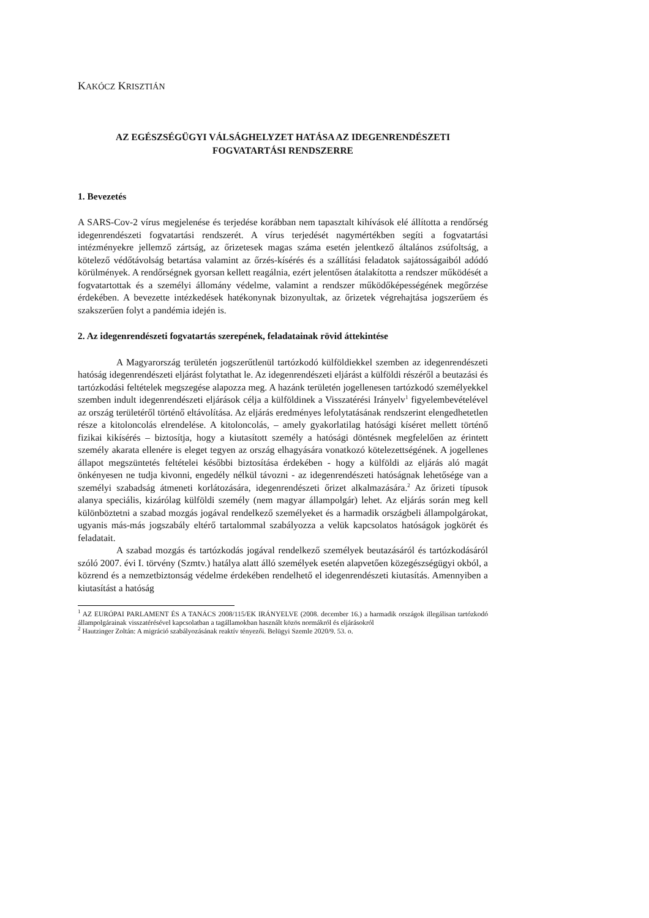KAKÓCZ KRISZTIÁN
AZ EGÉSZSÉGÜGYI VÁLSÁGHELYZET HATÁSA AZ IDEGENRENDÉSZETI
FOGVATARTÁSI RENDSZERRE
1. Bevezetés
A SARS-Cov-2 vírus megjelenése és terjedése korábban nem tapasztalt kihívások elé állította a rendőrség idegenrendészeti fogvatartási rendszerét. A vírus terjedését nagymértékben segíti a fogvatartási intézményekre jellemző zártság, az őrizetesek magas száma esetén jelentkező általános zsúfoltság, a kötelező védőtávolság betartása valamint az őrzés-kísérés és a szállítási feladatok sajátosságaiból adódó körülmények. A rendőrségnek gyorsan kellett reagálnia, ezért jelentősen átalakította a rendszer működését a fogvatartottak és a személyi állomány védelme, valamint a rendszer működőképességének megőrzése érdekében. A bevezette intézkedések hatékonynak bizonyultak, az őrizetek végrehajtása jogszerűem és szakszerűen folyt a pandémia idején is.
2. Az idegenrendészeti fogvatartás szerepének, feladatainak rövid áttekintése
A Magyarország területén jogszerűtlenül tartózkodó külföldiekkel szemben az idegenrendészeti hatóság idegenrendészeti eljárást folytathat le. Az idegenrendészeti eljárást a külföldi részéről a beutazási és tartózkodási feltételek megszegése alapozza meg. A hazánk területén jogellenesen tartózkodó személyekkel szemben indult idegenrendészeti eljárások célja a külföldinek a Visszatérési Irányelv<sup>1</sup> figyelembevételével az ország területéről történő eltávolítása. Az eljárás eredményes lefolytatásának rendszerint elengedhetetlen része a kitoloncolás elrendelése. A kitoloncolás, – amely gyakorlatilag hatósági kíséret mellett történő fizikai kikísérés – biztosítja, hogy a kiutasított személy a hatósági döntésnek megfelelően az érintett személy akarata ellenére is eleget tegyen az ország elhagyására vonatkozó kötelezettségének. A jogellenes állapot megszüntetés feltételei későbbi biztosítása érdekében - hogy a külföldi az eljárás aló magát önkényesen ne tudja kivonni, engedély nélkül távozni - az idegenrendészeti hatóságnak lehetősége van a személyi szabadság átmeneti korlátozására, idegenrendészeti őrizet alkalmazására.<sup>2</sup> Az őrizeti típusok alanya speciális, kizárólag külföldi személy (nem magyar állampolgár) lehet. Az eljárás során meg kell különböztetni a szabad mozgás jogával rendelkező személyeket és a harmadik országbeli állampolgárokat, ugyanis más-más jogszabály eltérő tartalommal szabályozza a velük kapcsolatos hatóságok jogkörét és feladatait.
A szabad mozgás és tartózkodás jogával rendelkező személyek beutazásáról és tartózkodásáról szóló 2007. évi I. törvény (Szmtv.) hatálya alatt álló személyek esetén alapvetően közegészségügyi okból, a közrend és a nemzetbiztonság védelme érdekében rendelhető el idegenrendészeti kiutasítás. Amennyiben a kiutasítást a hatóság
<sup>1</sup> AZ EURÓPAI PARLAMENT ÉS A TANÁCS 2008/115/EK IRÁNYELVE (2008. december 16.) a harmadik országok illegálisan tartózkodó állampolgárainak visszatérésével kapcsolatban a tagállamokban használt közös normákról és eljárásokról
<sup>2</sup> Hautzinger Zoltán: A migráció szabályozásának reaktív tényezői. Belügyi Szemle 2020/9. 53. o.